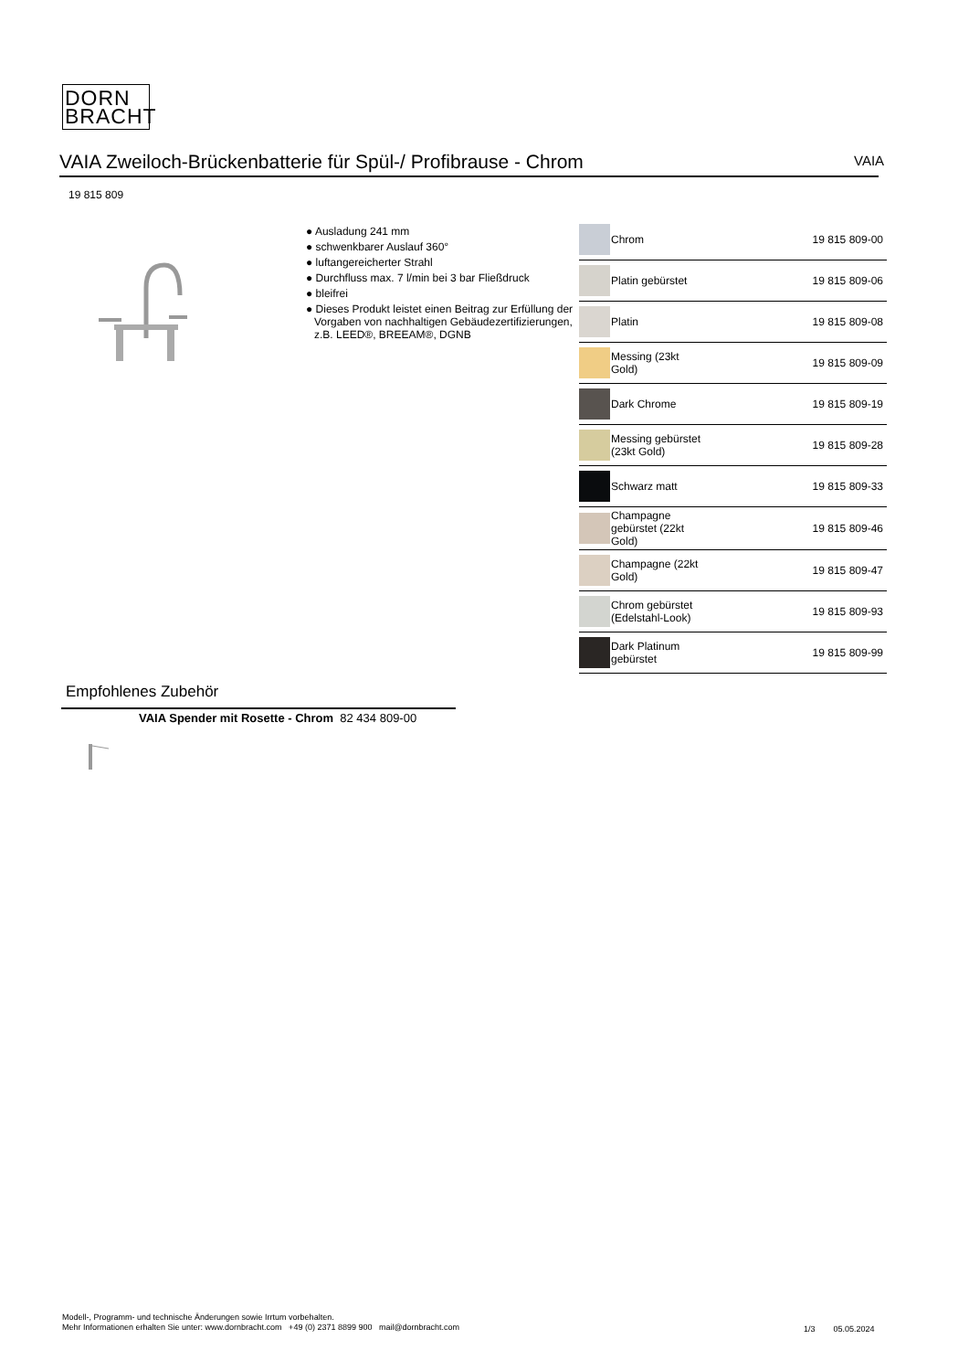DORN
BRACHT
VAIA Zweiloch-Brückenbatterie für Spül-/ Profibrause - Chrom VAIA
19 815 809
● Ausladung 241 mm
● schwenkbarer Auslauf 360°
● luftangereicherter Strahl
● Durchfluss max. 7 l/min bei 3 bar Fließdruck
● bleifrei
● Dieses Produkt leistet einen Beitrag zur Erfüllung der Vorgaben von nachhaltigen Gebäudezertifizierungen, z.B. LEED®, BREEAM®, DGNB
| | Chrom | 19 815 809-00 |
| | Platin gebürstet | 19 815 809-06 |
| | Platin | 19 815 809-08 |
| | Messing (23kt Gold) | 19 815 809-09 |
| | Dark Chrome | 19 815 809-19 |
| | Messing gebürstet (23kt Gold) | 19 815 809-28 |
| | Schwarz matt | 19 815 809-33 |
| | Champagne gebürstet (22kt Gold) | 19 815 809-46 |
| | Champagne (22kt Gold) | 19 815 809-47 |
| | Chrom gebürstet (Edelstahl-Look) | 19 815 809-93 |
| | Dark Platinum gebürstet | 19 815 809-99 |
Empfohlenes Zubehör
VAIA Spender mit Rosette - Chrom 82 434 809-00
Modell-, Programm- und technische Änderungen sowie Irrtum vorbehalten.
Mehr Informationen erhalten Sie unter: www.dornbracht.com +49 (0) 2371 8899 900 mail@dornbracht.com
1/3 05.05.2024